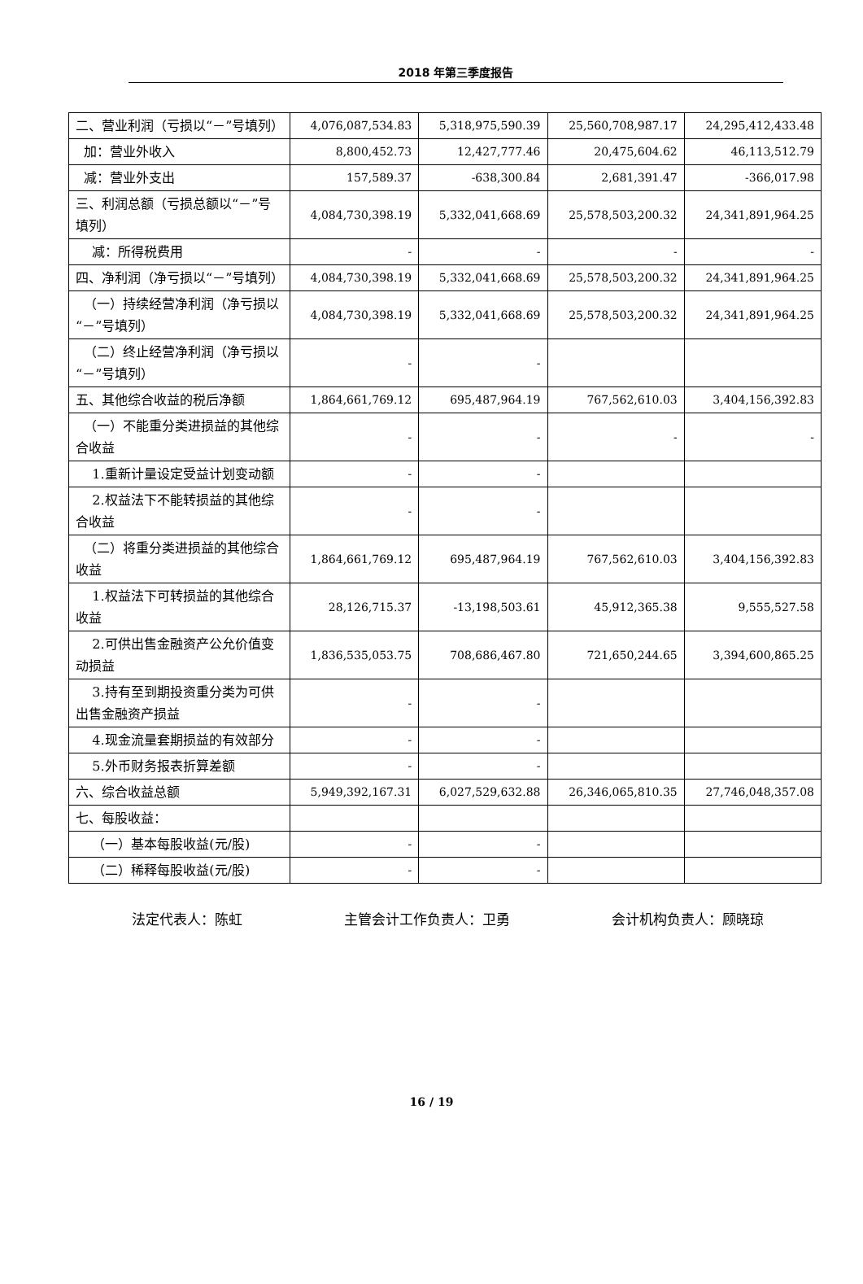2018 年第三季度报告
| 二、营业利润（亏损以“－”号填列） | 4,076,087,534.83 | 5,318,975,590.39 | 25,560,708,987.17 | 24,295,412,433.48 |
| 加：营业外收入 | 8,800,452.73 | 12,427,777.46 | 20,475,604.62 | 46,113,512.79 |
| 减：营业外支出 | 157,589.37 | -638,300.84 | 2,681,391.47 | -366,017.98 |
| 三、利润总额（亏损总额以“－”号填列） | 4,084,730,398.19 | 5,332,041,668.69 | 25,578,503,200.32 | 24,341,891,964.25 |
| 减：所得税费用 | - | - | - | - |
| 四、净利润（净亏损以“－”号填列） | 4,084,730,398.19 | 5,332,041,668.69 | 25,578,503,200.32 | 24,341,891,964.25 |
| （一）持续经营净利润（净亏损以“－”号填列） | 4,084,730,398.19 | 5,332,041,668.69 | 25,578,503,200.32 | 24,341,891,964.25 |
| （二）终止经营净利润（净亏损以“－”号填列） | - | - | | |
| 五、其他综合收益的税后净额 | 1,864,661,769.12 | 695,487,964.19 | 767,562,610.03 | 3,404,156,392.83 |
| （一）不能重分类进损益的其他综合收益 | - | - | - | - |
| 1.重新计量设定受益计划变动额 | - | - | | |
| 2.权益法下不能转损益的其他综合收益 | - | - | | |
| （二）将重分类进损益的其他综合收益 | 1,864,661,769.12 | 695,487,964.19 | 767,562,610.03 | 3,404,156,392.83 |
| 1.权益法下可转损益的其他综合收益 | 28,126,715.37 | -13,198,503.61 | 45,912,365.38 | 9,555,527.58 |
| 2.可供出售金融资产公允价值变动损益 | 1,836,535,053.75 | 708,686,467.80 | 721,650,244.65 | 3,394,600,865.25 |
| 3.持有至到期投资重分类为可供出售金融资产损益 | - | - | | |
| 4.现金流量套期损益的有效部分 | - | - | | |
| 5.外币财务报表折算差额 | - | - | | |
| 六、综合收益总额 | 5,949,392,167.31 | 6,027,529,632.88 | 26,346,065,810.35 | 27,746,048,357.08 |
| 七、每股收益： | | | | |
| （一）基本每股收益(元/股) | - | - | | |
| （二）稀释每股收益(元/股) | - | - | | |
法定代表人：陈虹 主管会计工作负责人：卫勇 会计机构负责人：顾晓琼
16 / 19